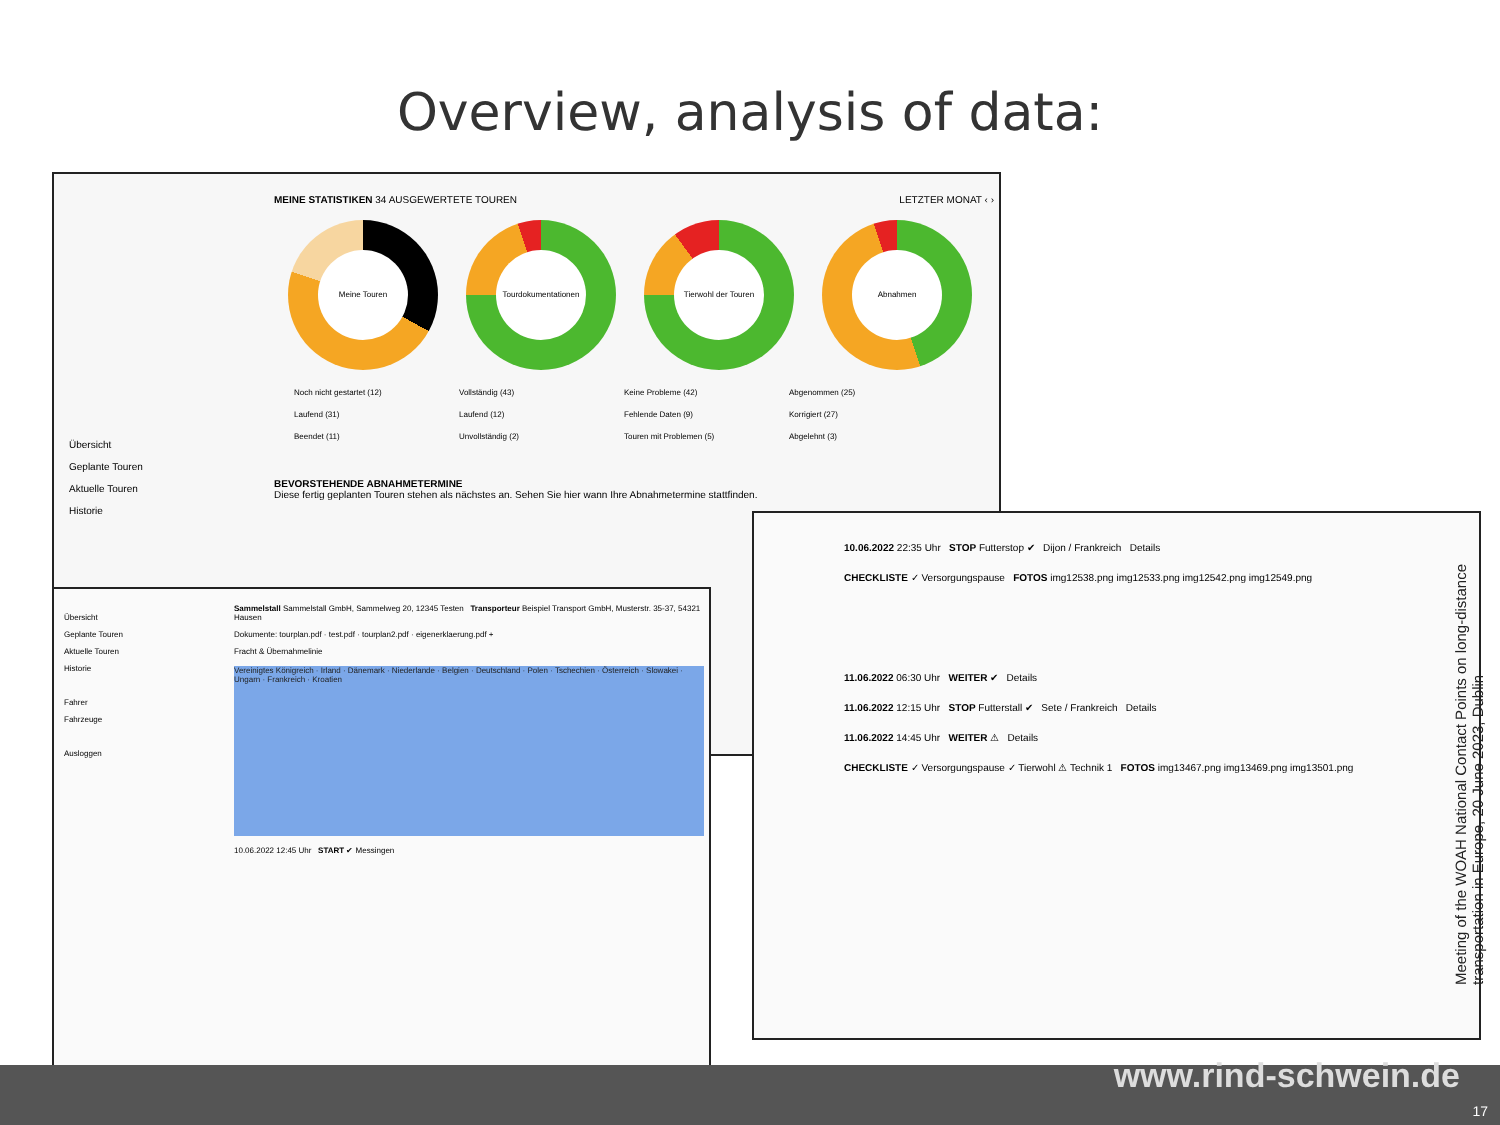Overview, analysis of data:
MEINE STATISTIKEN 34 AUSGEWERTETE TOUREN LETZTER MONAT ‹ ›
Meine Touren Tourdokumentationen Tierwohl der Touren Abnahmen
Noch nicht gestartet (12)
Laufend (31)
Beendet (11)
Vollständig (43)
Laufend (12)
Unvollständig (2)
Keine Probleme (42)
Fehlende Daten (9)
Touren mit Problemen (5)
Abgenommen (25)
Korrigiert (27)
Abgelehnt (3)
BEVORSTEHENDE ABNAHMETERMINE
Diese fertig geplanten Touren stehen als nächstes an. Sehen Sie hier wann Ihre Abnahmetermine stattfinden.
Übersicht
Geplante Touren
Aktuelle Touren
Historie
Übersicht
Geplante Touren
Aktuelle Touren
Historie
Fahrer
Fahrzeuge
Ausloggen
Sammelstall Sammelstall GmbH, Sammelweg 20, 12345 Testen Transporteur Beispiel Transport GmbH, Musterstr. 35-37, 54321 Hausen
Dokumente: tourplan.pdf · test.pdf · tourplan2.pdf · eigenerklaerung.pdf +
Fracht & Übernahmelinie
Vereinigtes Königreich · Irland · Dänemark · Niederlande · Belgien · Deutschland · Polen · Tschechien · Österreich · Slowakei · Ungarn · Frankreich · Kroatien
10.06.2022 12:45 Uhr START ✔ Messingen
10.06.2022 22:35 Uhr STOP Futterstop ✔ Dijon / Frankreich Details
CHECKLISTE ✓ Versorgungspause FOTOS img12538.png img12533.png img12542.png img12549.png
11.06.2022 06:30 Uhr WEITER ✔ Details
11.06.2022 12:15 Uhr STOP Futterstall ✔ Sete / Frankreich Details
11.06.2022 14:45 Uhr WEITER ⚠ Details
CHECKLISTE ✓ Versorgungspause ✓ Tierwohl ⚠ Technik 1 FOTOS img13467.png img13469.png img13501.png
Meeting of the WOAH National Contact Points on long-distance transportation in Europe, 20 June 2023, Dublin
www.rind-schwein.de
17